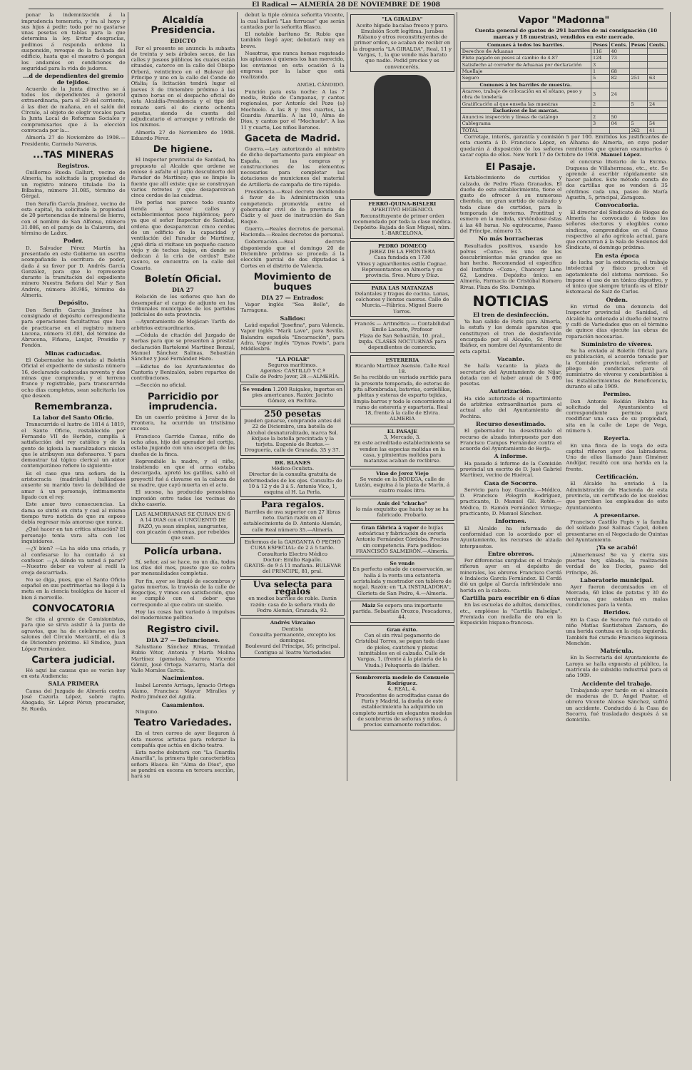El Radical — ALMERÍA 28 DE NOVIEMBRE DE 1908
ponar la indemnización á la imprudencia temeraria, y ira al hoyo y sus hijos á pedir; todo por no gastarse unas pesetas en tablas para la que determina la ley. Evitar desgracias, pedimos á responda ordene la suspensión, revoque de la fachada del edificio, hasta que el maestro ó pongan los andamios en condiciones de seguridad para la vida de jadores.
...d de dependientes del gremio de tejidos.
Acuerdo de la Junta directiva se á todos los dependientes á general extraordinaria, para el 29 del corriente, á las diez de mañana, en el salón del Círculo, al objeto de elegir vocales para la Junta Local de Reformas Sociales y compromisarios que á la elección convocada por la...
Almería 27 de Noviembre de 1908.—Presidente, Carmelo Naveros.
...TAS MINERAS
Registros.
Guillermo Rueda Gallurt, vecino de Almería, ha solicitado la propiedad de un registro minero titulado De la Bilbaína, número 31.085, término de Gérgal.
Don Serafín García Jiménez, vecino de esta capital, ha solicitado la propiedad de 20 pertenencias de mineral de hierro, con el nombre de San Alfonso, número 31.086, en el paraje de la Calavera, del término de Ladux.
Poder.
D. Salvador Pérez Martín ha presentado en este Gobierno un escrito acompañando la escritura de poder, dada á su favor por D. Andrés García González, para que lo represente durante la tramitación del expediente minero Nuestra Señora del Mar y San Andrés, número 30.985, término de Almería.
Depósito.
Don Serafín García Jiménez ha consignado el depósito correspondiente para operaciones facultativas que han de practicarse en el registro minero Lucena, número 31.081, del término de Abrucena, Fiñana, Laujar, Presidio y Fondón.
Minas caducadas.
El Gobernador ha enviado al Boletín Oficial el expediente de subasta número 16, declarando caducadas noventa y dos minas que comprende, y el terreno franco y registrable, para transcurrido ocho días completos, sean solicitarla los que deseen.
Remembranza.
La labor del Santo Oficio.
Transcurrido el lustro de 1814 á 1819, el Santo Oficio, restablecido por Fernando VII de Borbón, cumplía á satisfacción del rey católico y de la gente de iglesia la moralizadora misión que le atribuyen sus defensores. Y para demostrar tal tópico clerical un autor contemporáneo refiere lo siguiente:
Es el caso que una señora de la aristocracia (madrileña) hallándose ausente su marido tuvo la debilidad de amar á un personaje, íntimamente ligado con el rey.
Este amor tuvo consecuencias. La dama se sintió en cinta y casi al mismo tiempo tuvo noticia de que su esposo debía regresar más amoroso que nunca.
¿Qué hacer en tan crítica situación? El personaje tenía vara alta con los inquisidores.
—¿Y bien? —La ha oído una criada, y al confesarse lo ha contado á su confesor. —¿A dónde va usted á parar? —Nuestro deber es volver al redil la oveja descarriada.
No se diga, pues, que el Santo Oficio español en sus postrimerías no llegó á la meta en la ciencia teológica de hacer el bien á merveille.
CONVOCATORIA
Se cita al gremio de Comisionistas, para que se sirva asistir á la Junta de agravios, que ha de celebrarse en los salones del Círculo Mercantil, el día 3 de Diciembre próximo. El Síndico, Juan López Fernández.
Cartera judicial.
Hé aquí las causas que se verán hoy en esta Audiencia:
SALA PRIMERA
Causa del Juzgado de Almería contra José Cazorla López, sobre rapto. Abogado, Sr. López Pérez; procurador, Sr. Rueda.
Alcaldía Presidencia.
EDICTO
Por el presente se anuncia la subasta de treinta y seis árboles secos, de las calles y paseos públicos los cuales están situados, catorce en la calle del Obispo Orberá, veinticinco en el Bulevar del Príncipe y uno en la calle del Conde de Ofalia; la licitación tendrá lugar el jueves 3 de Diciembre próximo á las quince horas en el despacho oficial de esta Alcaldía-Presidencia y el tipo del remate será el de ciento ochenta pesetas, siendo de cuenta del adjudicatario el arranque y retirada de los mismos.
Almería 27 de Noviembre de 1908. Eduardo Pérez.
De higiene.
El Inspector provincial de Sanidad, ha propuesto al Alcalde que ordene se enlose ó asfalte el patio descubierto del Parador de Martínez; que se limpie la fuente que allí existe; que se construyan varios retretes y que desaparezcan cinco cerdos de las cuadras.
De perlas nos parece todo cuanto tienda á sanear calles y establecimientos poco higiénicos; pero ya que el señor Inspector de Sanidad, ordena que desaparezcan cinco cerdos de un edificio de la capacidad y ventilación del Parador de Martínez, ¿qué diría si visitase un pequeño casuco viejo y de techos bajos, en donde se dedican á la cría de cerdos? Este casuco, se encuentra en la calle del Cosario.
Boletín Oficial.
DIA 27
Relación de los señores que han de desempeñar el cargo de adjunto en los Tribunales municipales de los partidos judiciales de esta provincia.
—Ayuntamiento de Mojácar: Tarifa de arbitrios extraordinarios.
—Cédula de citación del Juzgado de Sorbas para que se presenten á prestar declaración Bartolomé Martínez Benzal, Manuel Sánchez Salinas, Sebastián Sánchez y José Fernández Haro.
—Edictos de los Ayuntamientos de Cantoria y Benizalón, sobre repartos de contribuciones.
—Sección no oficial.
Parricidio por imprudencia.
En un caserío próximo á Jerez de la Frontera, ha ocurrido un tristísimo suceso.
Francisco Garrido Camas, niño de ocho años, hijo del aperador del cortijo, estaba jugando con una escopeta de los dueños de la finca.
Reprendióle la madre, y el niño, insistiendo en que el arma estaba descargada, apretó los gatillos, salió el proyectil fué á clavarse en la cabeza de su madre, que cayó muerta en el acto.
El suceso, ha producido penosísima impresión entre todos los vecinos de dicho caserío.
LAS ALMORRANAS SE CURAN EN 6 A 14 DIAS con el UNGÜENTO DE PAZO, ya sean simples, sangrantes, con picazón ó externas, por rebeldes que sean.
Policía urbana.
Sí, señor, así se hace, no un día, todos los días del mes, puesto que se cobra por mensualidades completas.
Por fin, ayer se limpió de escombros y gatos muertos, la travesía de la calle de Regocijos, y vimos con satisfacción, que se cumplió con el deber que corresponde al que cobra un sueldo.
Hoy las cosas han variado á impulsos del modernismo político.
Registro civil.
DIA 27 — Defunciones.
Salustiano Sánchez Rivas, Trinidad Rubio Yétor, Antonia y María Molina Martínez (gemelos), Aurora Vicente Gómiz, José Ortega Navarro, María del Valle Morales García.
Nacimientos.
Isabel Lorente Arriaga, Ignacio Ortega Alamo, Francisca Mayor Miralles y Pedro Jiménez del Aguila.
Casamientos.
Ninguno.
Teatro Variedades.
En el tren correo de ayer llegaron á ésta nuevos artistas para reforzar la compañía que actúa en dicho teatro.
Esta noche debutará con "La Guardia Amarilla", la primera tiple característica señora Blasco. En "Alma de Dios", que se pondrá en escena en tercera sección, hará su
debut la tiple cómica señorita Vicente, la cual bailará "Las farrucas" que serán cantadas por la señorita Blasco.
El notable barítono Sr. Rubio que también llegó ayer, debutará muy en breve.
Nosotros, que nunca hemos regateado los aplausos á quienes los han merecido, los enviamos en esta ocasión á la empresa por la labor que está realizando.
ANGEL CÁNDIDO.
Función para esta noche: A las 7 media, Ruido de Campanas, y cantos regionales, por Antonio del Pozo (a) Mochuelo. A las 8 y tres cuartos, La Guardia Amarilla. A las 10, Alma de Dios, y cantos por el "Mochuelo". A las 11 y cuarto, Los niños llorones.
Gaceta de Madrid.
Guerra.—Ley autorizando al ministro de dicho departamento para emplear en España, en las compras y construcciones de los elementos necesarios para completar las dotaciones de municiones del material de Artillería de campaña de tiro rápido.
Presidencia.—Real decreto decidiendo á favor de la Administración una competencia promovida entre el gobernador civil de la provincia de Cádiz y el juez de instrucción de San Roque.
Guerra.—Reales decretos de personal. Hacienda.—Reales decretos de personal.
Gobernación.—Real decreto disponiendo que el domingo 20 de Diciembre próximo se proceda á la elección parcial de dos diputados á Cortes en el distrito de Valencia.
Movimiento de buques
DIA 27 — Entrados:
Vapor inglés "Sea Belle", de Tarragona.
Salidos:
Laúd español "Josefina", para Valencia. Vapor inglés "Mark Lave", para Sevilla. Balandra española "Encarnación", para Adra. Vapor inglés "Dynas Powis", para Middlesbró.
"LA POLAR"
Seguros marítimos.
Agentes: CASTILLO Y C.ª
Calle de Pedro Jover, 28.—ALMERÍA.
Se venden 1.200 Raigales, ingertos en pies americanos. Razón: Jacinto Gómez, en Pechina.
250 pesetas
pueden ganarse, comprando antes del 22 de Diciembre, una botella de Alcohol desnaturalizado, marca Sol. Exíjase la botella precintada y la tarjeta. Eugenio de Bustos.—Droguería, calle de Granada, 35 y 37.
DR. BLANES
Médico-Oculista.
Director de la consulta gratuita de enfermedades de los ojos. Consulta: de 10 á 12 y de 3 á 5. Antonio Vico, 1, esquina al H. La Perla.
Para regalos.
Barriles de uva superior con 27 libras neto. Darán razón en el establecimiento de D. Antonio Alemán, calle Real número 35.—Almería.
Enfermos de la GARGANTA Ó PECHO
CURA ESPECIAL: de 2 á 5 tarde.
Consultorio Electro Médico
Doctor: Emilio Rapallo.
GRATIS: de 9 á 11 mañana. BULEVAR del PRINCIPE, 81, pral.
Uva selecta para regalos
en medios barriles de roble. Darán razón: casa de la señora viuda de Pedro Alemán, Granada, 92.
Andrés Vizcaíno
Dentista
Consulta permanente, excepto los domingos.
Boulevard del Príncipe, 56; principal. Contiguo al Teatro Variedades
"LA GIRALDA"
Aceite hígado bacalao fresco y puro. Emulsión Scott legítima. Jarabes Rábano y otros reconstituyentes de primer orden, se acaban de recibir en la droguería "LA GIRALDA", Real, 11 y Vargas, 1, la que vende más barato que nadie. Pedid precios y os convenceréis.
FERRO-QUINA-BISLERI
APERITIVO HIGIÉNICO.
Reconstituyente de primer orden recomendado por toda la clase médica.
Depósito: Bajada de San Miguel, núm. 1.-BARCELONA.
PEDRO DOMECQ
JEREZ DE LA FRONTERA
Casa fundada en 1730
Vinos y aguardientes estilo Cognac. Representantes en Almería y su provincia. Sres. Muro y Díaz.
PARA LAS MATANZAS
Delantales y trapos de cocina. Lonas, colchones y lienzos caseros. Calle de Murcia.—Fábrica. Miguel Suero Torres.
Francés — Aritmética — Contabilidad
Emile Lacoste, Profesor
Plaza de San Sebastián, 10. pral., izqda. CLASES NOCTURNAS para dependientes de comercio.
ESTERERIA
Ricardo Martínez Asensio. Calle Real 18.
Se ha recibido un variado surtido para la presente temporada, de esteras de pita alfombradas, batavias, cordelillos, pleitas y esteras de esparto tejidas, limpia-barros y todo lo concerniente al ramo de esterería y espartería. Real 18, frente á la calle de Elvira. ALMERIA
EL PASAJE
3, Mercado, 3.
En este acreditado establecimiento se venden las especias molidas en la casa, y pimientos molidos para matanzas acaban de recibirse.
Vino de Jerez Viejo
Se vende en la BODEGA, calle de Luzán, esquina á la plaza de Marín, á cuatro reales litro.
Anís del "chucho"
lo más exquisito que hasta hoy se ha fabricado. Probarlo.
Gran fábrica á vapor de bujías esteáricas y fabricación de cerería Antonio Fernández Córdoba. Precios sin competencia. Para pedidos: FRANCISCO SALMERÓN.—Almería.
Se vende
En perfecto estado de conservación, se halla á la venta una estantería acristalada y mostrador con tablero de nogal. Razón: en "LA INSTALADORA", Glorieta de San Pedro, 4.—Almería.
Maiz Se espera una importante partida. Sebastián Orozco, Pescadores, 44.
Gran éxito.
Con el sin rival pegamento de Cristóbal Torres, se pegan toda clase de pieles, cautchou y piezas inimitables en el calzado. Calle de Vargas, 1, (frente á la platería de la Viuda.) Peluquería de Ibáñez.
Sombrerería modelo de Consuelo Rodríguez.
4, REAL, 4.
Procedentes de acreditadas casas de París y Madrid, la dueña de este establecimiento ha adquirido un completo surtido en elegantes modelos de sombreros de señoras y niños, á precios sumamente reducidos.
Vapor "Madonna"
Cuenta general de gastos de 291 barriles de mi consignación (10 marcas y 18 muestras), vendidos en este mercado.
| Comunes á todos los barriles. | Pesos | Cents. | Pesos | Cents. |
| --- | --- | --- | --- | --- |
| Derechos de Aduanas | 116 | 40 | | |
| Flete pagado en pesos al cambio de 4.87 | 124 | 73 | | |
| Satisfecho al corredor de Aduanas por declaración | 3 | | | |
| Muellaje | 1 | 68 | | |
| Seguro | 5 | 82 | 251 | 63 |
| Comunes á los barriles de muestra. | | | | |
| Acarreo, trabajo de colocación en el sótano, peso y obra de tonelería | 3 | 24 | | |
| Gratificación al que enseña las muestras | 2 | | 5 | 24 |
| Exclusivos de las marcas. | | | | |
| Anuncios inspección y líneas de catálogo | 2 | 50 | | |
| Cablegrama | 3 | 04 | 5 | 54 |
| TOTAL | | | 262 | 41 |
Corretaje, interés, garantía y comisión 5 por 100. Emitidos los justificantes de esta cuenta á D. Francisco López, en Alhama de Almería, en cuyo poder quedarán á disposición de los señores remitentes que quieran examinarlos ó sacar copia de ellos. New York 17 de Octubre de 1908. Manuel López.
El Pasaje.
Establecimiento de curtidos y calzado, de Pedro Plaza Granados. El dueño de este establecimiento, tiene el gusto de ofrecer á su numerosa clientela, un gran surtido de calzado y toda clase de curtidos, para la temporada de invierno. Prontitud y esmero en la medida, sirviéndose éstas á las 48 horas. No equivocarse, Paseo del Príncipe, número 13.
No más borracheras
Resultados positivos, usando los polvos «Coza». Es uno de los descubrimientos más grandes que se han hecho. Recomendad el específico del Instituto «Coza», Chancery Lane 62, Londres. Depósito único: en Almería, Farmacia de Cristóbal Romero Rivas. Plaza de Sto. Domingo.
NOTICIAS
El tren de desinfección.
Ya han salido de París para Almería, la estufa y los demás aparatos que constituyen el tren de desinfección encargado por el Alcalde, Sr. Pérez Ibáñez, en nombre del Ayuntamiento de esta capital.
Vacante.
Se halla vacante la plaza de secretario del Ayuntamiento de Níjar, dotada con el haber anual de 3 000 pesetas.
Autorización.
Ha sido autorizado el repartimiento de arbitrios extraordinarios para el actual año del Ayuntamiento de Pechina.
Recurso desestimado.
El gobernador ha desestimado el recurso de alzada interpuesto por don Francisco Campos Fernández contra el acuerdo del Ayuntamiento de Berja.
A informe.
Ha pasado á informe de la Comisión provincial un escrito de D. José Gabriel Martínez, vecino de Huércal.
Casa de Socorro.
Servicio para hoy. Guardia.—Médico, D. Francisco Pelegrín Rodríguez, practicante, D. Manuel Gil. Retén.—Médico, D. Ramón Fernández Viruega; practicante, D. Manuel Sánchez.
Informes.
El Alcalde ha informado de conformidad con lo acordado por el Ayuntamiento, los recursos de alzada interpuestos.
Entre obreros.
Por diferencias surgidas en el trabajo riñeron ayer en el depósito de minerales, los obreros Francisco Cerdá é Indalecio García Fernández. El Cerdá dió un golpe al García infiriéndole una herida en la cabeza.
Cartilla para escribir en 6 días
En las escuelas de adultos, domicilios, etc., empléese la "Cartilla Balselga". Premiada con medalla de oro en la Exposición hispano-francesa.
el concurso literario de la Excma. Duquesa de Villahermosa, etc., etc. Se aprende á escribir rápidamente sin hacer palotes. Este método consta de dos cartillas que se venden á 35 céntimos cada una, paseo de María Agustín, 5, principal, Zaragoza.
Convocatoria.
El director del Sindicato de Riegos de Almería ha convocado á todos los señores electores y elegibles como síndicos, comprendidos en el Censo respectivo al año agrícola actual, para que concurran á la Sala de Sesiones del Sindicato, el domingo próximo.
En esta época
de lucha por la existencia, el trabajo intelectual y físico produce el agotamiento del sistema nervioso. Se impone el uso de un tónico digestivo, y el único que siempre triunfa es el Elixir Estomacal de Saiz de Carlos.
Orden.
En virtud de una denuncia del Inspector provincial de Sanidad, el Alcalde ha ordenado al dueño del teatro y café de Variedades que en el término de quince días ejecute las obras de reparación necesarias.
Suministro de víveres.
Se ha enviado al Boletín Oficial para su publicación, el acuerdo tomado por la Comisión provincial, referente al pliego de condiciones para el suministro de víveres y combustibles á los Establecimientos de Beneficencia, durante el año 1909.
Permiso.
Don Antonio Roldán Rubira ha solicitado del Ayuntamiento el correspondiente permiso para reedificar una casa de su propiedad, sita en la calle de Lope de Vega, número 5.
Reyerta.
En una finca de la vega de esta capital riñeron ayer dos labradores. Uno de ellos llamado Juan Giménez Andújar, resultó con una herida en la frente.
Certificación.
El Alcalde ha enviado á la Administración de Hacienda de esta provincia, un certificado de los sueldos que perciben los empleados de este Ayuntamiento.
A presentarse.
Francisco Castillo Papis y la familia del soldado José Salinas Capel, deben presentarse en el Negociado de Quintas del Ayuntamiento.
¡Ya se acabó!
¡Almerienses! Se va y cierra sus puertas hoy, sábado, la realización verdad de los Docks, paseo del Príncipe, 26.
Laboratorio municipal.
Ayer fueron decomisados en el Mercado, 60 kilos de patatas y 30 de verduras, que estaban en malas condiciones para la venta.
Heridos.
En la Casa de Socorro fué curado el niño Matías Santisteban Zamora, de una herida contusa en la ceja izquierda. También fué curado Francisco Espinosa Menchón.
Matrícula.
En la Secretaría del Ayuntamiento de Laroya se halla expuesto al público, la matrícula de subsidio industrial para el año 1909.
Accidente del trabajo.
Trabajando ayer tarde en el almacén de maderas de D. Ángel Pastor, el obrero Vicente Alonso Sánchez, sufrió un accidente. Conducido á la Casa de Socorro, fué trasladado después á su domicilio.